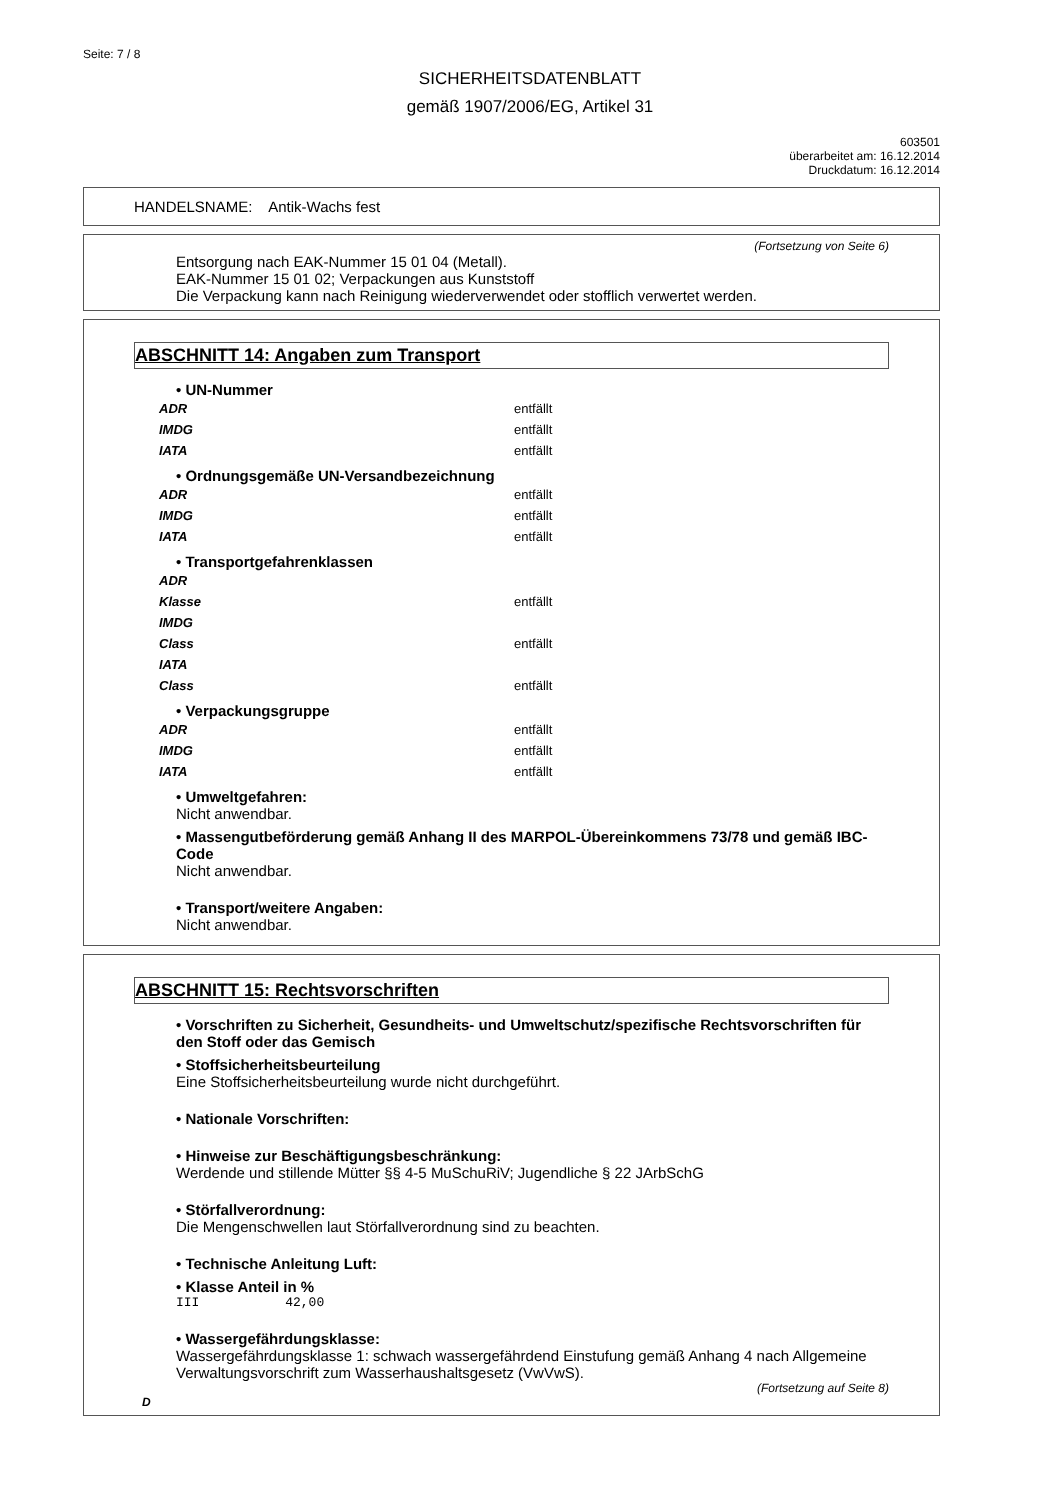Seite: 7 / 8
SICHERHEITSDATENBLATT
gemäß 1907/2006/EG, Artikel 31
603501
überarbeitet am: 16.12.2014
Druckdatum: 16.12.2014
HANDELSNAME: Antik-Wachs fest
(Fortsetzung von Seite 6)
Entsorgung nach EAK-Nummer 15 01 04 (Metall).
EAK-Nummer 15 01 02; Verpackungen aus Kunststoff
Die Verpackung kann nach Reinigung wiederverwendet oder stofflich verwertet werden.
ABSCHNITT 14: Angaben zum Transport
• UN-Nummer
ADR entfällt
IMDG entfällt
IATA entfällt
• Ordnungsgemäße UN-Versandbezeichnung
ADR entfällt
IMDG entfällt
IATA entfällt
• Transportgefahrenklassen
ADR
Klasse entfällt
IMDG
Class entfällt
IATA
Class entfällt
• Verpackungsgruppe
ADR entfällt
IMDG entfällt
IATA entfällt
• Umweltgefahren:
Nicht anwendbar.
• Massengutbeförderung gemäß Anhang II des MARPOL-Übereinkommens 73/78 und gemäß IBC-Code
Nicht anwendbar.
• Transport/weitere Angaben:
Nicht anwendbar.
ABSCHNITT 15: Rechtsvorschriften
• Vorschriften zu Sicherheit, Gesundheits- und Umweltschutz/spezifische Rechtsvorschriften für den Stoff oder das Gemisch
• Stoffsicherheitsbeurteilung
Eine Stoffsicherheitsbeurteilung wurde nicht durchgeführt.
• Nationale Vorschriften:
• Hinweise zur Beschäftigungsbeschränkung:
Werdende und stillende Mütter §§ 4-5 MuSchuRiV; Jugendliche § 22 JArbSchG
• Störfallverordnung:
Die Mengenschwellen laut Störfallverordnung sind zu beachten.
• Technische Anleitung Luft:
• Klasse Anteil in %
III 42,00
• Wassergefährdungsklasse:
Wassergefährdungsklasse 1: schwach wassergefährdend Einstufung gemäß Anhang 4 nach Allgemeine Verwaltungsvorschrift zum Wasserhaushaltsgesetz (VwVwS).
(Fortsetzung auf Seite 8)
D